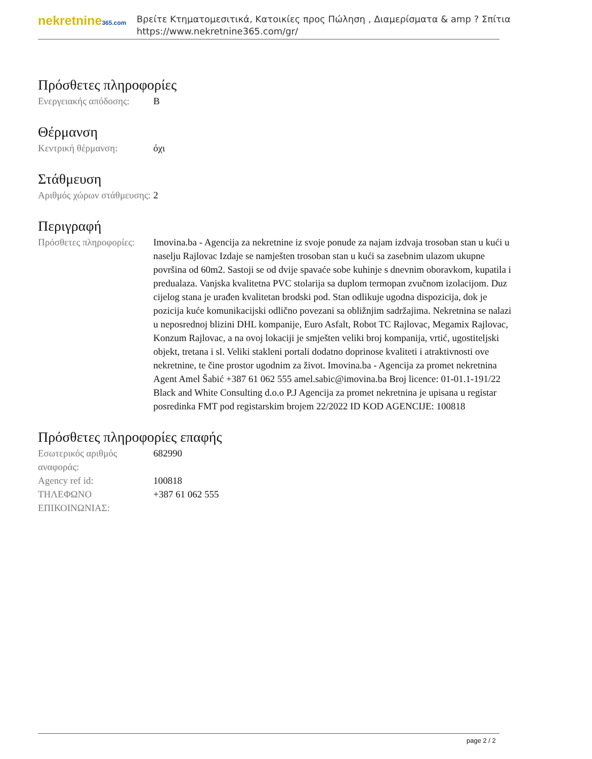nekretnine365.com
Βρείτε Κτηματομεσιτικά, Κατοικίες προς Πώληση , Διαμερίσματα & amp ? Σπίτια
https://www.nekretnine365.com/gr/
Πρόσθετες πληροφορίες
| Ενεργειακής απόδοσης: | B |
Θέρμανση
| Κεντρική θέρμανση: | όχι |
Στάθμευση
| Αριθμός χώρων στάθμευσης: | 2 |
Περιγραφή
| Πρόσθετες πληροφορίες: | Imovina.ba - Agencija za nekretnine iz svoje ponude za najam izdvaja trosoban stan u kući u naselju Rajlovac Izdaje se namješten trosoban stan u kući sa zasebnim ulazom ukupne površina od 60m2. Sastoji se od dvije spavaće sobe kuhinje s dnevnim oboravkom, kupatila i predualaza. Vanjska kvalitetna PVC stolarija sa duplom termopan zvučnom izolacijom. Duz cijelog stana je urađen kvalitetan brodski pod. Stan odlikuje ugodna dispozicija, dok je pozicija kuće komunikacijski odlično povezani sa obližnjim sadržajima. Nekretnina se nalazi u neposrednoj blizini DHL kompanije, Euro Asfalt, Robot TC Rajlovac, Megamix Rajlovac, Konzum Rajlovac, a na ovoj lokaciji je smješten veliki broj kompanija, vrtić, ugostiteljski objekt, tretana i sl. Veliki stakleni portali dodatno doprinose kvaliteti i atraktivnosti ove nekretnine, te čine prostor ugodnim za život. Imovina.ba - Agencija za promet nekretnina Agent Amel Šabić +387 61 062 555 amel.sabic@imovina.ba Broj licence: 01-01.1-191/22 Black and White Consulting d.o.o P.J Agencija za promet nekretnina je upisana u registar posredinka FMT pod registarskim brojem 22/2022 ID KOD AGENCIJE: 100818 |
Πρόσθετες πληροφορίες επαφής
| Εσωτερικός αριθμός αναφοράς: | 682990 |
| Agency ref id: | 100818 |
| ΤΗΛΕΦΩΝΟ ΕΠΙΚΟΙΝΩΝΙΑΣ: | +387 61 062 555 |
page 2 / 2